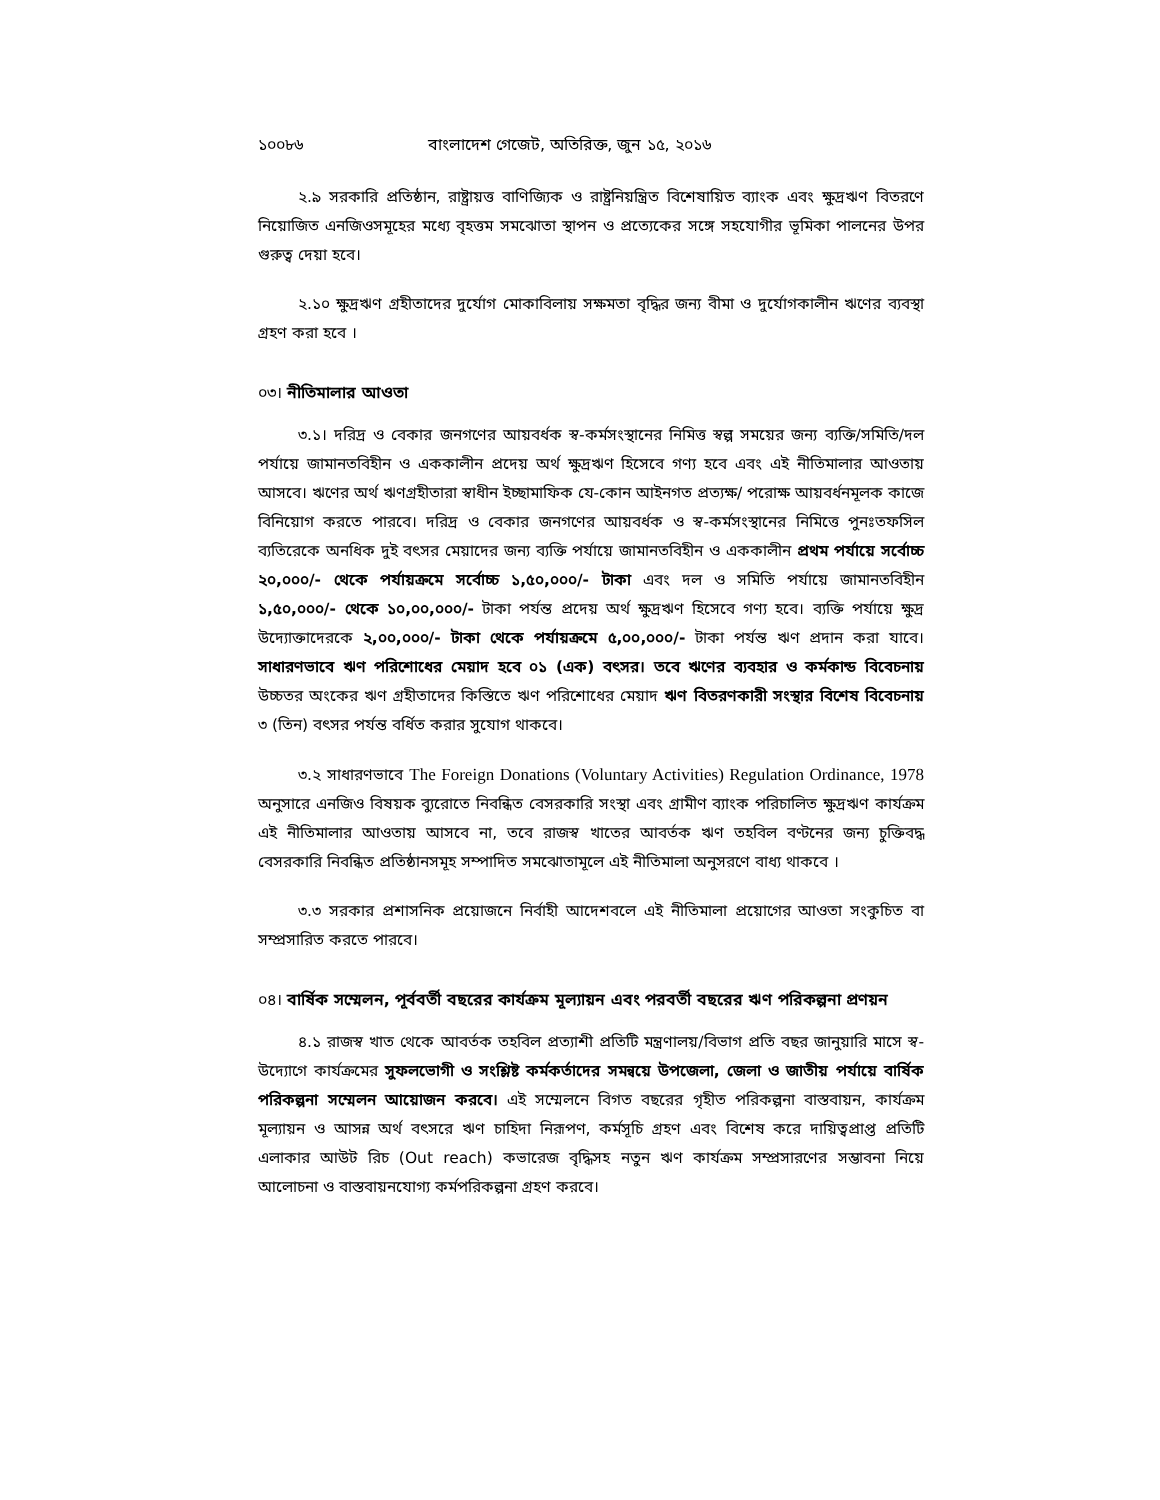১০০৮৬ বাংলাদেশ গেজেট, অতিরিক্ত, জুন ১৫, ২০১৬
২.৯ সরকারি প্রতিষ্ঠান, রাষ্ট্রায়ত্ত বাণিজ্যিক ও রাষ্ট্রনিয়ন্ত্রিত বিশেষায়িত ব্যাংক এবং ক্ষুদ্রঋণ বিতরণে নিয়োজিত এনজিওসমূহের মধ্যে বৃহত্তম সমঝোতা স্থাপন ও প্রত্যেকের সঙ্গে সহযোগীর ভূমিকা পালনের উপর গুরুত্ব দেয়া হবে।
২.১০ ক্ষুদ্রঋণ গ্রহীতাদের দুর্যোগ মোকাবিলায় সক্ষমতা বৃদ্ধির জন্য বীমা ও দুর্যোগকালীন ঋণের ব্যবস্থা গ্রহণ করা হবে ।
০৩। নীতিমালার আওতা
৩.১। দরিদ্র ও বেকার জনগণের আয়বর্ধক স্ব-কর্মসংস্থানের নিমিত্ত স্বল্প সময়ের জন্য ব্যক্তি/সমিতি/দল পর্যায়ে জামানতবিহীন ও এককালীন প্রদেয় অর্থ ক্ষুদ্রঋণ হিসেবে গণ্য হবে এবং এই নীতিমালার আওতায় আসবে। ঋণের অর্থ ঋণগ্রহীতারা স্বাধীন ইচ্ছামাফিক যে-কোন আইনগত প্রত্যক্ষ/ পরোক্ষ আয়বর্ধনমূলক কাজে বিনিয়োগ করতে পারবে। দরিদ্র ও বেকার জনগণের আয়বর্ধক ও স্ব-কর্মসংস্থানের নিমিত্তে পুনঃতফসিল ব্যতিরেকে অনধিক দুই বৎসর মেয়াদের জন্য ব্যক্তি পর্যায়ে জামানতবিহীন ও এককালীন প্রথম পর্যায়ে সর্বোচ্চ ২০,০০০/- থেকে পর্যায়ক্রমে সর্বোচ্চ ১,৫০,০০০/- টাকা এবং দল ও সমিতি পর্যায়ে জামানতবিহীন ১,৫০,০০০/- থেকে ১০,০০,০০০/- টাকা পর্যন্ত প্রদেয় অর্থ ক্ষুদ্রঋণ হিসেবে গণ্য হবে। ব্যক্তি পর্যায়ে ক্ষুদ্র উদ্যোক্তাদেরকে ২,০০,০০০/- টাকা থেকে পর্যায়ক্রমে ৫,০০,০০০/- টাকা পর্যন্ত ঋণ প্রদান করা যাবে। সাধারণভাবে ঋণ পরিশোধের মেয়াদ হবে ০১ (এক) বৎসর। তবে ঋণের ব্যবহার ও কর্মকান্ড বিবেচনায় উচ্চতর অংকের ঋণ গ্রহীতাদের কিস্তিতে ঋণ পরিশোধের মেয়াদ ঋণ বিতরণকারী সংস্থার বিশেষ বিবেচনায় ৩ (তিন) বৎসর পর্যন্ত বর্ধিত করার সুযোগ থাকবে।
৩.২ সাধারণভাবে The Foreign Donations (Voluntary Activities) Regulation Ordinance, 1978 অনুসারে এনজিও বিষয়ক ব্যুরোতে নিবন্ধিত বেসরকারি সংস্থা এবং গ্রামীণ ব্যাংক পরিচালিত ক্ষুদ্রঋণ কার্যক্রম এই নীতিমালার আওতায় আসবে না, তবে রাজস্ব খাতের আবর্তক ঋণ তহবিল বণ্টনের জন্য চুক্তিবদ্ধ বেসরকারি নিবন্ধিত প্রতিষ্ঠানসমূহ সম্পাদিত সমঝোতামূলে এই নীতিমালা অনুসরণে বাধ্য থাকবে ।
৩.৩ সরকার প্রশাসনিক প্রয়োজনে নির্বাহী আদেশবলে এই নীতিমালা প্রয়োগের আওতা সংকুচিত বা সম্প্রসারিত করতে পারবে।
০৪। বার্ষিক সম্মেলন, পূর্ববর্তী বছরের কার্যক্রম মূল্যায়ন এবং পরবর্তী বছরের ঋণ পরিকল্পনা প্রণয়ন
৪.১ রাজস্ব খাত থেকে আবর্তক তহবিল প্রত্যাশী প্রতিটি মন্ত্রণালয়/বিভাগ প্রতি বছর জানুয়ারি মাসে স্ব-উদ্যোগে কার্যক্রমের সুফলভোগী ও সংশ্লিষ্ট কর্মকর্তাদের সমন্বয়ে উপজেলা, জেলা ও জাতীয় পর্যায়ে বার্ষিক পরিকল্পনা সম্মেলন আয়োজন করবে। এই সম্মেলনে বিগত বছরের গৃহীত পরিকল্পনা বাস্তবায়ন, কার্যক্রম মূল্যায়ন ও আসন্ন অর্থ বৎসরে ঋণ চাহিদা নিরূপণ, কর্মসূচি গ্রহণ এবং বিশেষ করে দায়িত্বপ্রাপ্ত প্রতিটি এলাকার আউট রিচ (Out reach) কভারেজ বৃদ্ধিসহ নতুন ঋণ কার্যক্রম সম্প্রসারণের সম্ভাবনা নিয়ে আলোচনা ও বাস্তবায়নযোগ্য কর্মপরিকল্পনা গ্রহণ করবে।